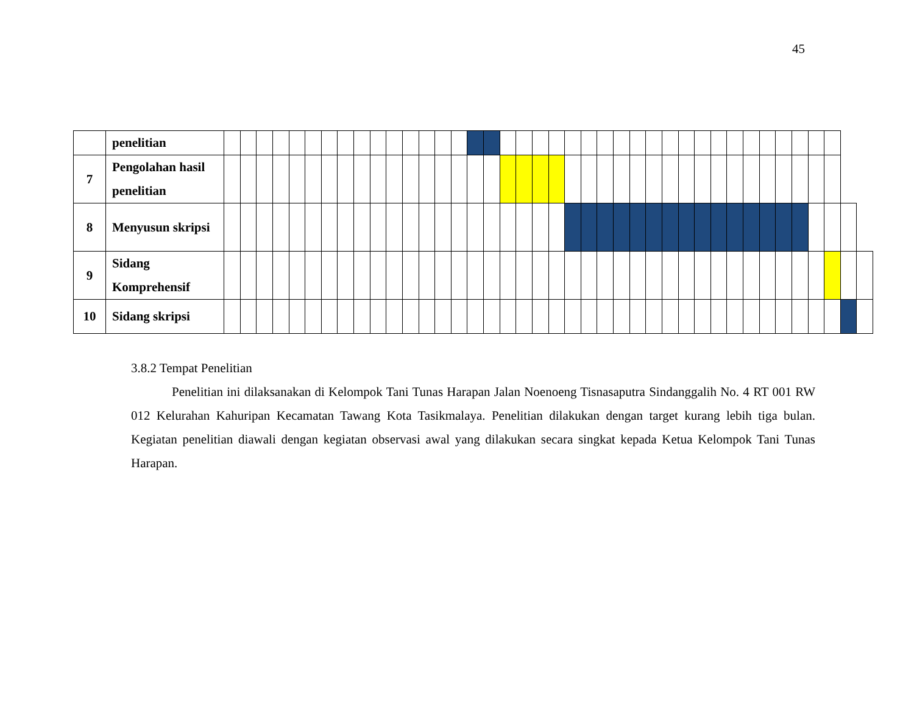45
| | penelitian | | | | | | | | | | | | | | | | | | | | | | | | | | | | | | | | | | | | | | | | |
| 7 | Pengolahan hasil penelitian | | | | | | | | | | | | | | | | | | | | | | | | | | | | | | | | | | | | | | | | |
| 8 | Menyusun skripsi | | | | | | | | | | | | | | | | | | | | | | | | | | | | | | | | | | | | | | | | |
| 9 | Sidang Komprehensif | | | | | | | | | | | | | | | | | | | | | | | | | | | | | | | | | | | | | | | | |
| 10 | Sidang skripsi | | | | | | | | | | | | | | | | | | | | | | | | | | | | | | | | | | | | | | | | |
3.8.2 Tempat Penelitian
Penelitian ini dilaksanakan di Kelompok Tani Tunas Harapan Jalan Noenoeng Tisnasaputra Sindanggalih No. 4 RT 001 RW 012 Kelurahan Kahuripan Kecamatan Tawang Kota Tasikmalaya. Penelitian dilakukan dengan target kurang lebih tiga bulan. Kegiatan penelitian diawali dengan kegiatan observasi awal yang dilakukan secara singkat kepada Ketua Kelompok Tani Tunas Harapan.